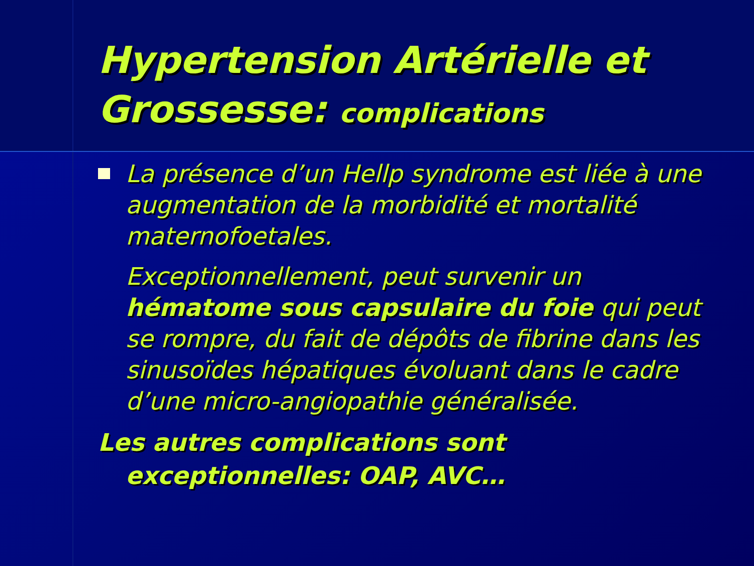Hypertension Artérielle et Grossesse: complications
La présence d’un Hellp syndrome est liée à une augmentation de la morbidité et mortalité maternofoetales.
Exceptionnellement, peut survenir un hématome sous capsulaire du foie qui peut se rompre, du fait de dépôts de fibrine dans les sinusoïdes hépatiques évoluant dans le cadre d’une micro-angiopathie généralisée.
Les autres complications sont exceptionnelles: OAP, AVC…